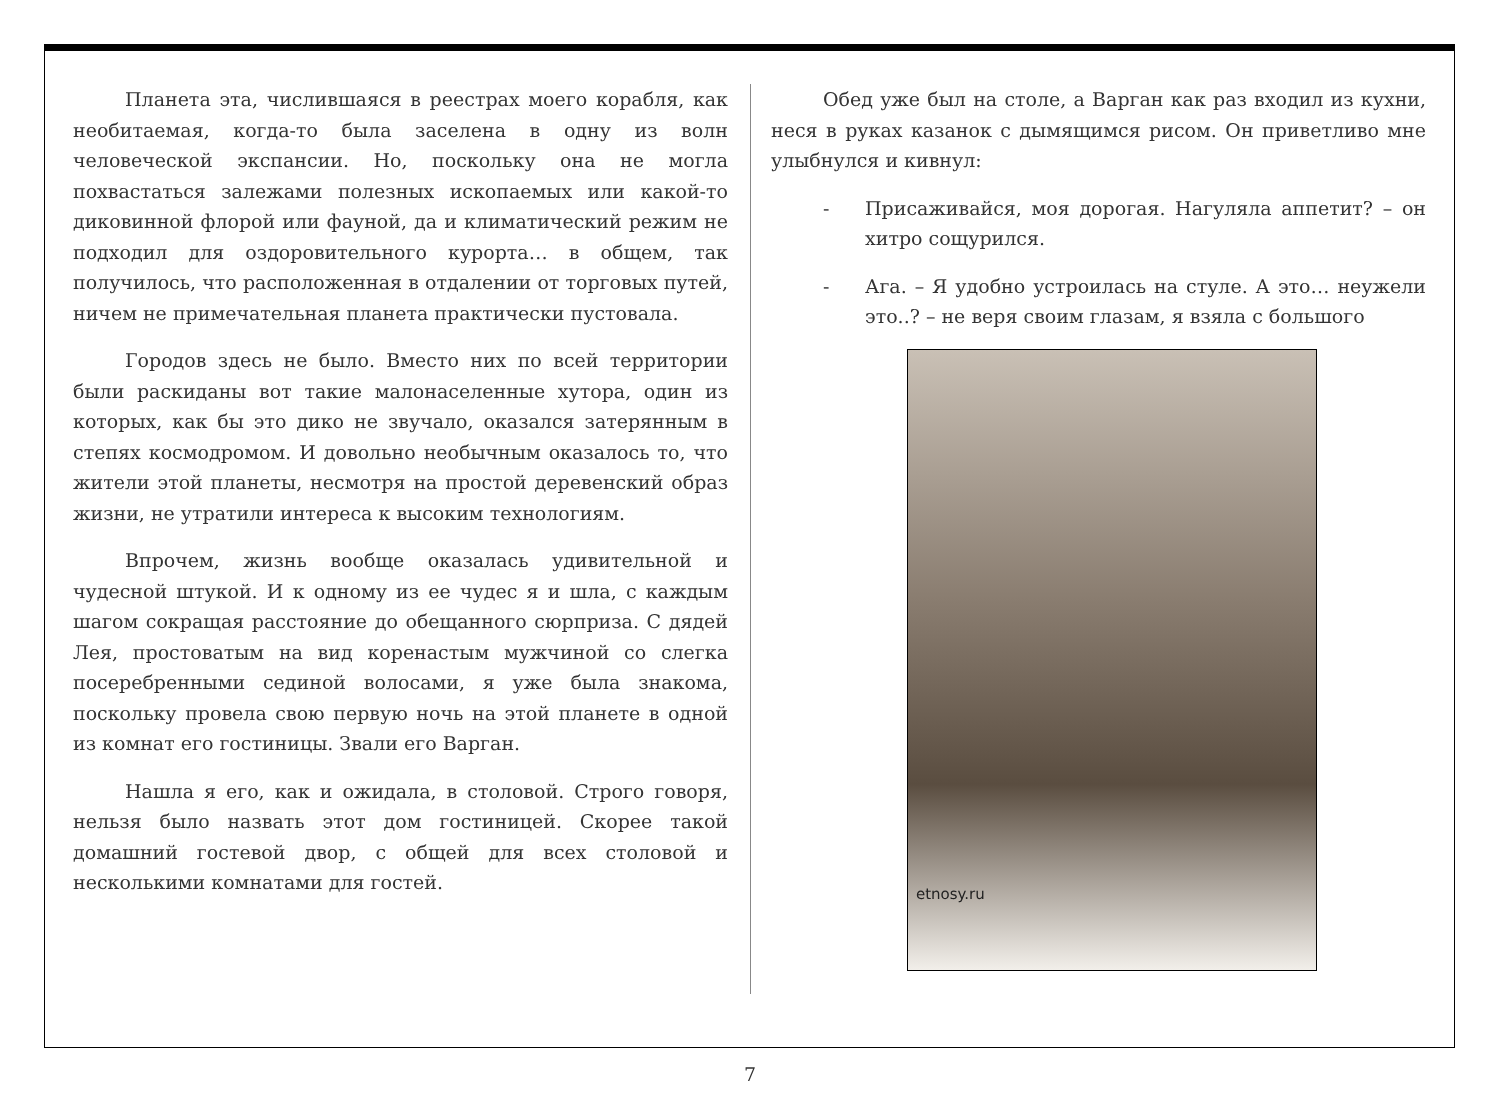Планета эта, числившаяся в реестрах моего корабля, как необитаемая, когда-то была заселена в одну из волн человеческой экспансии. Но, поскольку она не могла похвастаться залежами полезных ископаемых или какой-то диковинной флорой или фауной, да и климатический режим не подходил для оздоровительного курорта… в общем, так получилось, что расположенная в отдалении от торговых путей, ничем не примечательная планета практически пустовала.
Городов здесь не было. Вместо них по всей территории были раскиданы вот такие малонаселенные хутора, один из которых, как бы это дико не звучало, оказался затерянным в степях космодромом. И довольно необычным оказалось то, что жители этой планеты, несмотря на простой деревенский образ жизни, не утратили интереса к высоким технологиям.
Впрочем, жизнь вообще оказалась удивительной и чудесной штукой. И к одному из ее чудес я и шла, с каждым шагом сокращая расстояние до обещанного сюрприза. С дядей Лея, простоватым на вид коренастым мужчиной со слегка посеребренными сединой волосами, я уже была знакома, поскольку провела свою первую ночь на этой планете в одной из комнат его гостиницы. Звали его Варган.
Нашла я его, как и ожидала, в столовой. Строго говоря, нельзя было назвать этот дом гостиницей. Скорее такой домашний гостевой двор, с общей для всех столовой и несколькими комнатами для гостей.
Обед уже был на столе, а Варган как раз входил из кухни, неся в руках казанок с дымящимся рисом. Он приветливо мне улыбнулся и кивнул:
- Присаживайся, моя дорогая. Нагуляла аппетит? – он хитро сощурился.
- Ага. – Я удобно устроилась на стуле. А это… неужели это..? – не веря своим глазам, я взяла с большого
etnosy.ru
7